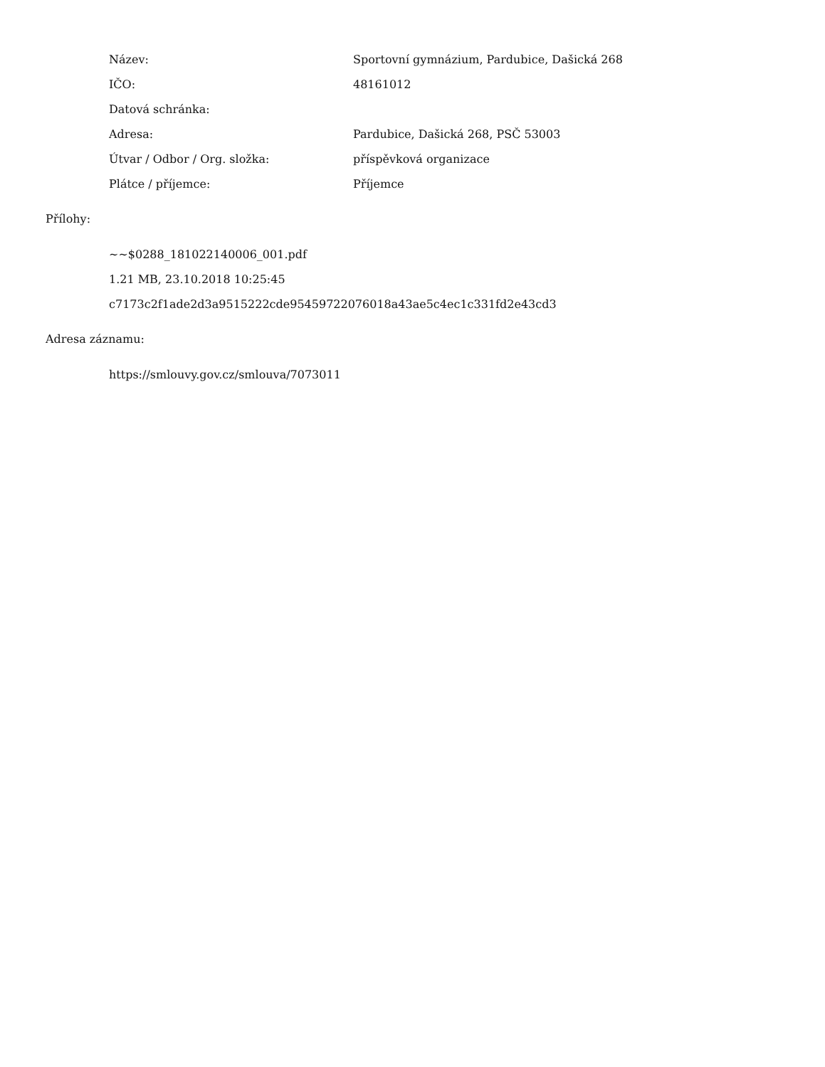Název: Sportovní gymnázium, Pardubice, Dašická 268
IČO: 48161012
Datová schránka:
Adresa: Pardubice, Dašická 268, PSČ 53003
Útvar / Odbor / Org. složka: příspěvková organizace
Plátce / příjemce: Příjemce
Přílohy:
~~$0288_181022140006_001.pdf
1.21 MB, 23.10.2018 10:25:45
c7173c2f1ade2d3a9515222cde95459722076018a43ae5c4ec1c331fd2e43cd3
Adresa záznamu:
https://smlouvy.gov.cz/smlouva/7073011